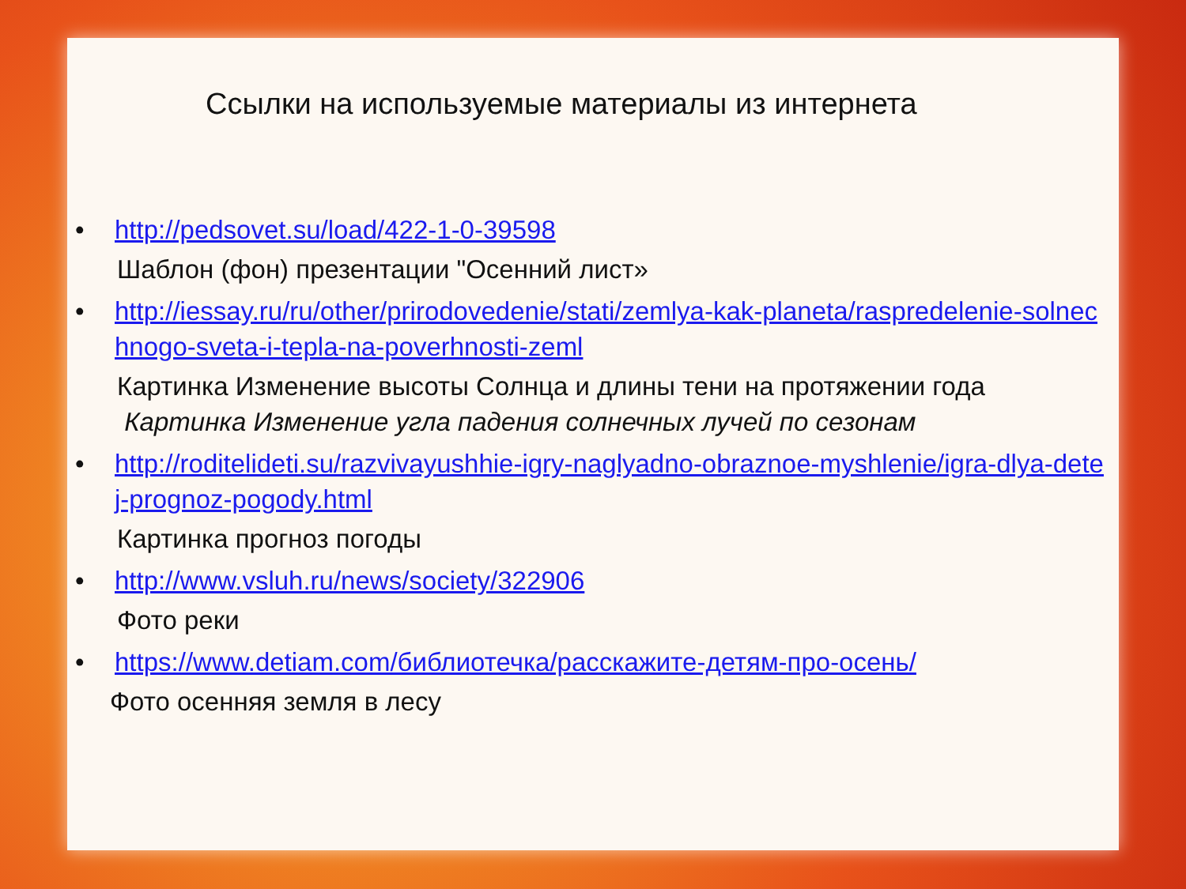Ссылки на используемые материалы из интернета
• http://pedsovet.su/load/422-1-0-39598
Шаблон (фон) презентации "Осенний лист»
• http://iessay.ru/ru/other/prirodovedenie/stati/zemlya-kak-planeta/raspredelenie-solnechnogo-sveta-i-tepla-na-poverhnosti-zeml
Картинка Изменение высоты Солнца и длины тени на протяжении года
Картинка Изменение угла падения солнечных лучей по сезонам
• http://roditelideti.su/razvivayushhie-igry-naglyadno-obraznoe-myshlenie/igra-dlya-detej-prognoz-pogody.html
Картинка прогноз погоды
• http://www.vsluh.ru/news/society/322906
Фото реки
• https://www.detiam.com/библиотечка/расскажите-детям-про-осень/
Фото осенняя земля в лесу